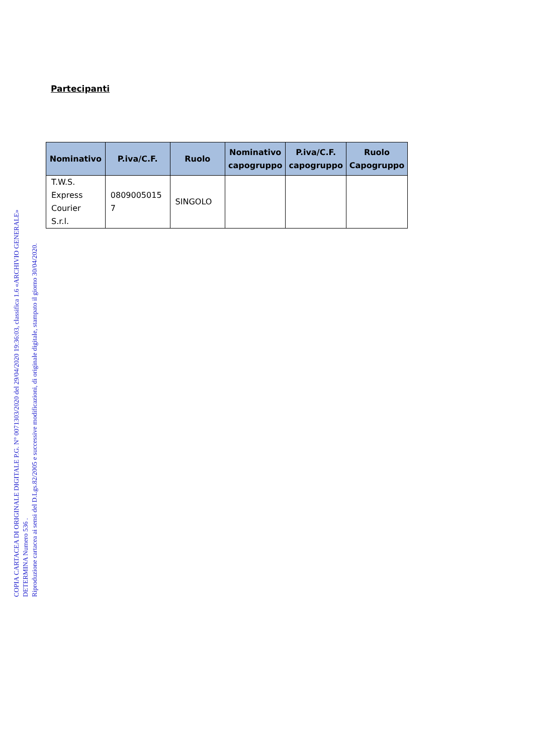COPIA CARTACEA DI ORIGINALE DIGITALE P.G. N° 0071303/2020 del 29/04/2020 19:36:03, classifica 1.6 «ARCHIVIO GENERALE»
DETERMINA Numero 536 .
Riproduzione cartacea ai sensi del D.Lgs.82/2005 e successive modificazioni, di originale digitale, stampato il giorno 30/04/2020.
Partecipanti
| Nominativo | P.iva/C.F. | Ruolo | Nominativo capogruppo | P.iva/C.F. capogruppo | Ruolo Capogruppo |
| --- | --- | --- | --- | --- | --- |
| T.W.S. Express Courier S.r.l. | 0809005015 7 | SINGOLO | | | |